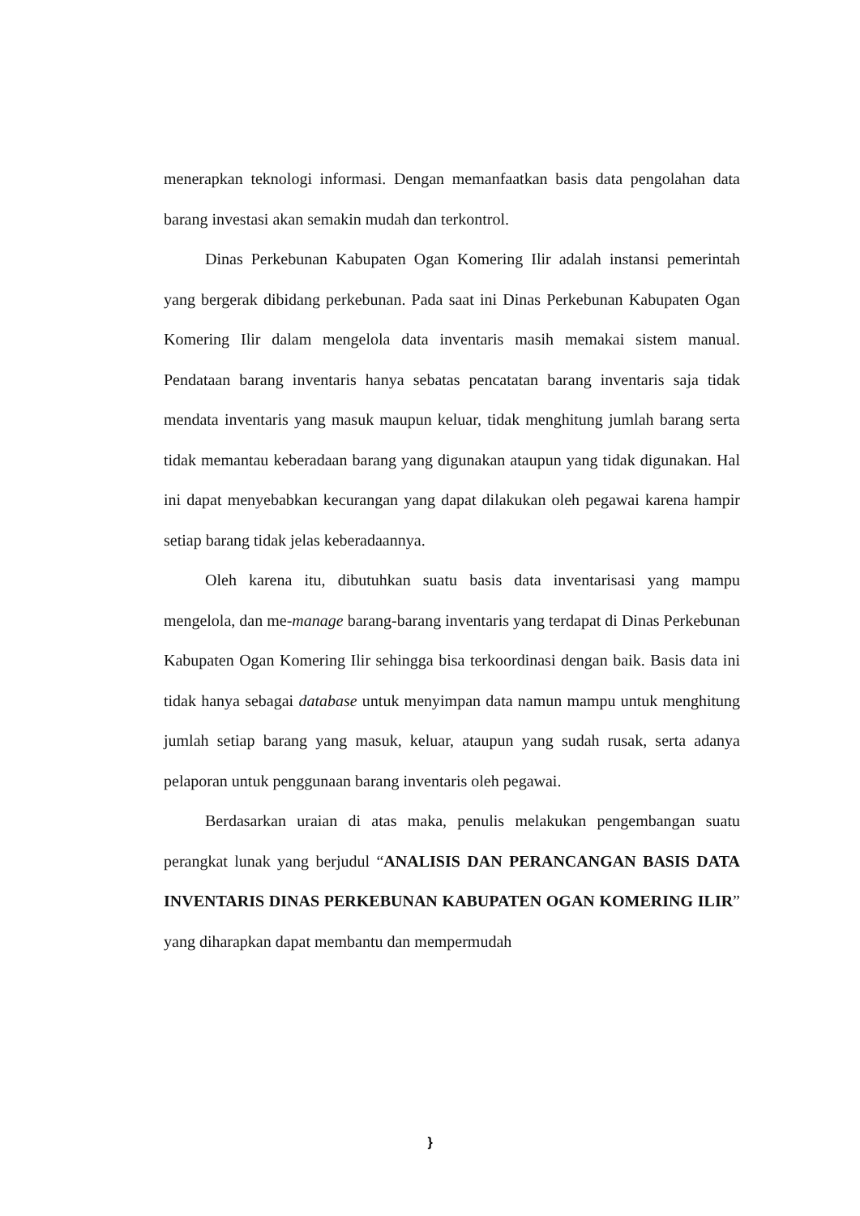menerapkan teknologi informasi. Dengan memanfaatkan basis data pengolahan data barang investasi akan semakin mudah dan terkontrol.
Dinas Perkebunan Kabupaten Ogan Komering Ilir adalah instansi pemerintah yang bergerak dibidang perkebunan. Pada saat ini Dinas Perkebunan Kabupaten Ogan Komering Ilir dalam mengelola data inventaris masih memakai sistem manual. Pendataan barang inventaris hanya sebatas pencatatan barang inventaris saja tidak mendata inventaris yang masuk maupun keluar, tidak menghitung jumlah barang serta tidak memantau keberadaan barang yang digunakan ataupun yang tidak digunakan. Hal ini dapat menyebabkan kecurangan yang dapat dilakukan oleh pegawai karena hampir setiap barang tidak jelas keberadaannya.
Oleh karena itu, dibutuhkan suatu basis data inventarisasi yang mampu mengelola, dan me-manage barang-barang inventaris yang terdapat di Dinas Perkebunan Kabupaten Ogan Komering Ilir sehingga bisa terkoordinasi dengan baik. Basis data ini tidak hanya sebagai database untuk menyimpan data namun mampu untuk menghitung jumlah setiap barang yang masuk, keluar, ataupun yang sudah rusak, serta adanya pelaporan untuk penggunaan barang inventaris oleh pegawai.
Berdasarkan uraian di atas maka, penulis melakukan pengembangan suatu perangkat lunak yang berjudul “ANALISIS DAN PERANCANGAN BASIS DATA INVENTARIS DINAS PERKEBUNAN KABUPATEN OGAN KOMERING ILIR” yang diharapkan dapat membantu dan mempermudah
}